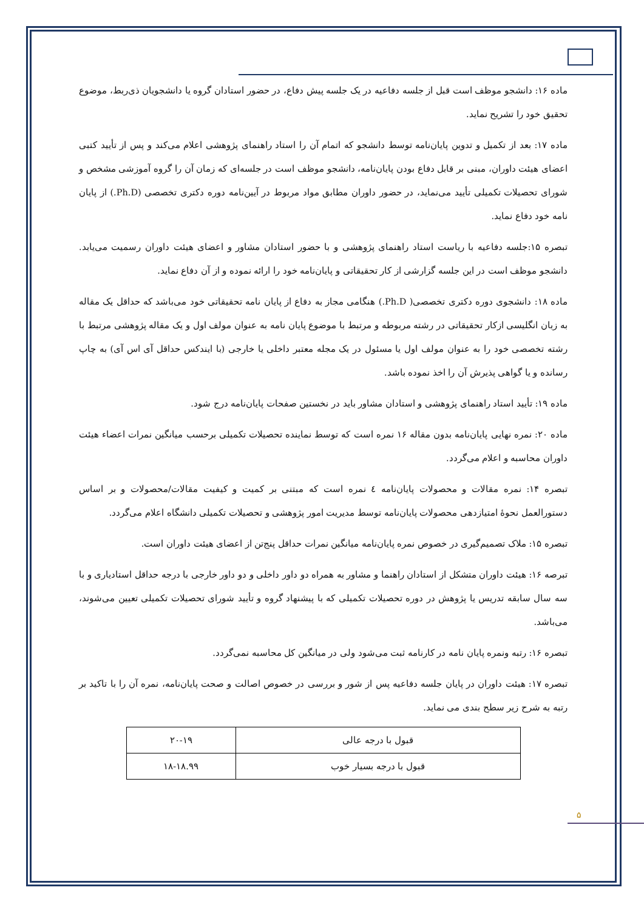ماده ۱۶: دانشجو موظف است قبل از جلسه دفاعیه در یک جلسه پیش دفاع، در حضور استادان گروه یا دانشجویان ذی‌ربط، موضوع تحقیق خود را تشریح نماید.
ماده ۱۷: بعد از تکمیل و تدوین پایان‌نامه توسط دانشجو که اتمام آن را استاد راهنمای پژوهشی اعلام می‌کند و پس از تأیید کتبی اعضای هیئت داوران، مبنی بر قابل دفاع بودن پایان‌نامه، دانشجو موظف است در جلسه‌ای که زمان آن را گروه آموزشی مشخص و شورای تحصیلات تکمیلی تأیید می‌نماید، در حضور داوران مطابق مواد مربوط در آیین‌نامه دوره دکتری تخصصی (Ph.D.) از پایان نامه خود دفاع نماید.
تبصره ۱۵:جلسه دفاعیه با ریاست استاد راهنمای پژوهشی و با حضور استادان مشاور و اعضای هیئت داوران رسمیت می‌یابد. دانشجو موظف است در این جلسه گزارشی از کار تحقیقاتی و پایان‌نامه خود را ارائه نموده و از آن دفاع نماید.
ماده ۱۸: دانشجوی دوره دکتری تخصصی( Ph.D.) هنگامی مجاز به دفاع از پایان نامه تحقیقاتی خود می‌باشد که حداقل یک مقاله به زبان انگلیسی ازکار تحقیقاتی در رشته مربوطه و مرتبط با موضوع پایان نامه به عنوان مولف اول و یک مقاله پژوهشی مرتبط با رشته تخصصی خود را به عنوان مولف اول یا مسئول در یک مجله معتبر داخلی یا خارجی (با ایندکس حداقل آی اس آی) به چاپ رسانده و یا گواهی پذیرش آن را اخذ نموده باشد.
ماده ۱۹: تأیید استاد راهنمای پژوهشی و استادان مشاور باید در نخستین صفحات پایان‌نامه درج شود.
ماده ۲۰: نمره نهایی پایان‌نامه بدون مقاله ۱۶ نمره است که توسط نماینده تحصیلات تکمیلی برحسب میانگین نمرات اعضاء هیئت داوران محاسبه و اعلام می‌گردد.
تبصره ۱۴: نمره مقالات و محصولات پایان‌نامه ٤ نمره است که مبتنی بر کمیت و کیفیت مقالات/محصولات و بر اساس دستورالعمل نحوهٔ امتیازدهی محصولات پایان‌نامه توسط مدیریت امور پژوهشی و تحصیلات تکمیلی دانشگاه اعلام می‌گردد.
تبصره ۱۵: ملاک تصمیم‌گیری در خصوص نمره پایان‌نامه میانگین نمرات حداقل پنج‌تن از اعضای هیئت داوران است.
تبرصه ۱۶: هیئت داوران متشکل از استادان راهنما و مشاور به همراه دو داور داخلی و دو داور خارجی با درجه حداقل استادیاری و با سه سال سابقه تدریس یا پژوهش در دوره تحصیلات تکمیلی که با پیشنهاد گروه و تأیید شورای تحصیلات تکمیلی تعیین می‌شوند، می‌باشد.
تبصره ۱۶: رتبه ونمره پایان نامه در کارنامه ثبت می‌شود ولی در میانگین کل محاسبه نمی‌گردد.
تبصره ۱۷: هیئت داوران در پایان جلسه دفاعیه پس از شور و بررسی در خصوص اصالت و صحت پایان‌نامه، نمره آن را با تاکید بر رتبه به شرح زیر سطح بندی می نماید.
| قبول با درجه عالی | ۲۰-۱۹ |
| قبول با درجه بسیار خوب | ۱۸-۱۸.۹۹ |
۵